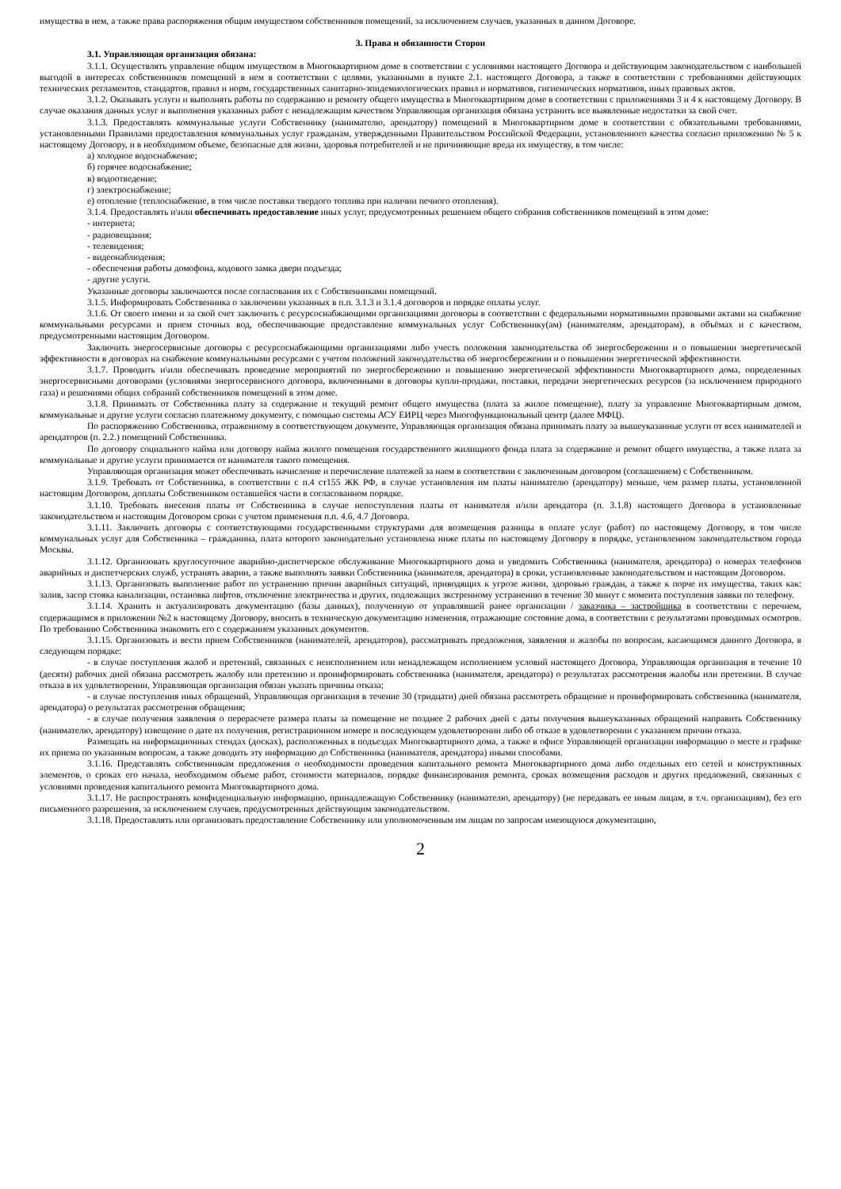имущества в нем, а также права распоряжения общим имуществом собственников помещений, за исключением случаев, указанных в данном Договоре.
3. Права и обязанности Сторон
3.1. Управляющая организация обязана:
3.1.1. Осуществлять управление общим имуществом в Многоквартирном доме в соответствии с условиями настоящего Договора и действующим законодательством с наибольшей выгодой в интересах собственников помещений в нем в соответствии с целями, указанными в пункте 2.1. настоящего Договора, а также в соответствии с требованиями действующих технических регламентов, стандартов, правил и норм, государственных санитарно-эпидемиологических правил и нормативов, гигиенических нормативов, иных правовых актов.
3.1.2. Оказывать услуги и выполнять работы по содержанию и ремонту общего имущества в Многоквартирном доме в соответствии с приложениями 3 и 4 к настоящему Договору. В случае оказания данных услуг и выполнения указанных работ с ненадлежащим качеством Управляющая организация обязана устранить все выявленные недостатки за свой счет.
3.1.3. Предоставлять коммунальные услуги Собственнику (нанимателю, арендатору) помещений в Многоквартирном доме в соответствии с обязательными требованиями, установленными Правилами предоставления коммунальных услуг гражданам, утвержденными Правительством Российской Федерации, установленного качества согласно приложению № 5 к настоящему Договору, и в необходимом объеме, безопасные для жизни, здоровья потребителей и не причиняющие вреда их имуществу, в том числе:
а) холодное водоснабжение;
б) горячее водоснабжение;
в) водоотведение;
г) электроснабжение;
е) отопление (теплоснабжение, в том числе поставки твердого топлива при наличии печного отопления).
3.1.4. Предоставлять и\или обеспечивать предоставление иных услуг, предусмотренных решением общего собрания собственников помещений в этом доме:
- интернета;
- радиовещания;
- телевидения;
- видеонаблюдения;
- обеспечения работы домофона, кодового замка двери подъезда;
- другие услуги.
Указанные договоры заключаются после согласования их с Собственниками помещений.
3.1.5. Информировать Собственника о заключении указанных в п.п. 3.1.3 и 3.1.4 договоров и порядке оплаты услуг.
3.1.6. От своего имени и за свой счет заключить с ресурсоснабжающими организациями договоры в соответствии с федеральными нормативными правовыми актами на снабжение коммунальными ресурсами и прием сточных вод, обеспечивающие предоставление коммунальных услуг Собственнику(ам) (нанимателям, арендаторам), в объёмах и с качеством, предусмотренными настоящим Договором.
Заключить энергосервисные договоры с ресурсоснабжающими организациями либо учесть положения законодательства об энергосбережении и о повышении энергетической эффективности в договорах на снабжение коммунальными ресурсами с учетом положений законодательства об энергосбережении и о повышении энергетической эффективности.
3.1.7. Проводить и\или обеспечивать проведение мероприятий по энергосбережению и повышению энергетической эффективности Многоквартирного дома, определенных энергосервисными договорами (условиями энергосервисного договора, включенными в договоры купли-продажи, поставки, передачи энергетических ресурсов (за исключением природного газа) и решениями общих собраний собственников помещений в этом доме.
3.1.8. Принимать от Собственника плату за содержание и текущий ремонт общего имущества (плата за жилое помещение), плату за управление Многоквартирным домом, коммунальные и другие услуги согласно платежному документу, с помощью системы АСУ ЕИРЦ через Многофункциональный центр (далее МФЦ).
По распоряжению Собственника, отраженному в соответствующем документе, Управляющая организация обязана принимать плату за вышеуказанные услуги от всех нанимателей и арендаторов (п. 2.2.) помещений Собственника.
По договору социального найма или договору найма жилого помещения государственного жилищного фонда плата за содержание и ремонт общего имущества, а также плата за коммунальные и другие услуги принимается от нанимателя такого помещения.
Управляющая организация может обеспечивать начисление и перечисление платежей за наем в соответствии с заключенным договором (соглашением) с Собственником.
3.1.9. Требовать от Собственника, в соответствии с п.4 ст155 ЖК РФ, в случае установления им платы нанимателю (арендатору) меньше, чем размер платы, установленной настоящим Договором, доплаты Собственником оставшейся части в согласованном порядке.
3.1.10. Требовать внесения платы от Собственника в случае непоступления платы от нанимателя и/или арендатора (п. 3.1.8) настоящего Договора в установленные законодательством и настоящим Договором сроки с учетом применения п.п. 4.6, 4.7 Договора.
3.1.11. Заключить договоры с соответствующими государственными структурами для возмещения разницы в оплате услуг (работ) по настоящему Договору, в том числе коммунальных услуг для Собственника – гражданина, плата которого законодательно установлена ниже платы по настоящему Договору в порядке, установленном законодательством города Москвы.
3.1.12. Организовать круглосуточное аварийно-диспетчерское обслуживание Многоквартирного дома и уведомить Собственника (нанимателя, арендатора) о номерах телефонов аварийных и диспетчерских служб, устранять аварии, а также выполнять заявки Собственника (нанимателя, арендатора) в сроки, установленные законодательством и настоящим Договором.
3.1.13. Организовать выполнение работ по устранению причин аварийных ситуаций, приводящих к угрозе жизни, здоровью граждан, а также к порче их имущества, таких как: залив, засор стояка канализации, остановка лифтов, отключение электричества и других, подлежащих экстренному устранению в течение 30 минут с момента поступления заявки по телефону.
3.1.14. Хранить и актуализировать документацию (базы данных), полученную от управлявшей ранее организации / заказчика – застройщика в соответствии с перечнем, содержащимся в приложении №2 к настоящему Договору, вносить в техническую документацию изменения, отражающие состояние дома, в соответствии с результатами проводимых осмотров. По требованию Собственника знакомить его с содержанием указанных документов.
3.1.15. Организовать и вести прием Собственников (нанимателей, арендаторов), рассматривать предложения, заявления и жалобы по вопросам, касающимся данного Договора, в следующем порядке:
- в случае поступления жалоб и претензий, связанных с неисполнением или ненадлежащем исполнением условий настоящего Договора, Управляющая организация в течение 10 (десяти) рабочих дней обязана рассмотреть жалобу или претензию и проинформировать собственника (нанимателя, арендатора) о результатах рассмотрения жалобы или претензии. В случае отказа в их удовлетворении, Управляющая организация обязан указать причины отказа;
- в случае поступления иных обращений, Управляющая организация в течение 30 (тридцати) дней обязана рассмотреть обращение и проинформировать собственника (нанимателя, арендатора) о результатах рассмотрения обращения;
- в случае получения заявления о перерасчете размера платы за помещение не позднее 2 рабочих дней с даты получения вышеуказанных обращений направить Собственнику (нанимателю, арендатору) извещение о дате их получения, регистрационном номере и последующем удовлетворении либо об отказе в удовлетворении с указанием причин отказа.
Размещать на информационных стендах (досках), расположенных в подъездах Многоквартирного дома, а также в офисе Управляющей организации информацию о месте и графике их приема по указанным вопросам, а также доводить эту информацию до Собственника (нанимателя, арендатора) иными способами.
3.1.16. Представлять собственникам предложения о необходимости проведения капитального ремонта Многоквартирного дома либо отдельных его сетей и конструктивных элементов, о сроках его начала, необходимом объеме работ, стоимости материалов, порядке финансирования ремонта, сроках возмещения расходов и других предложений, связанных с условиями проведения капитального ремонта Многоквартирного дома.
3.1.17. Не распространять конфиденциальную информацию, принадлежащую Собственнику (нанимателю, арендатору) (не передавать ее иным лицам, в т.ч. организациям), без его письменного разрешения, за исключением случаев, предусмотренных действующим законодательством.
3.1.18. Предоставлять или организовать предоставление Собственнику или уполномоченным им лицам по запросам имеющуюся документацию,
2